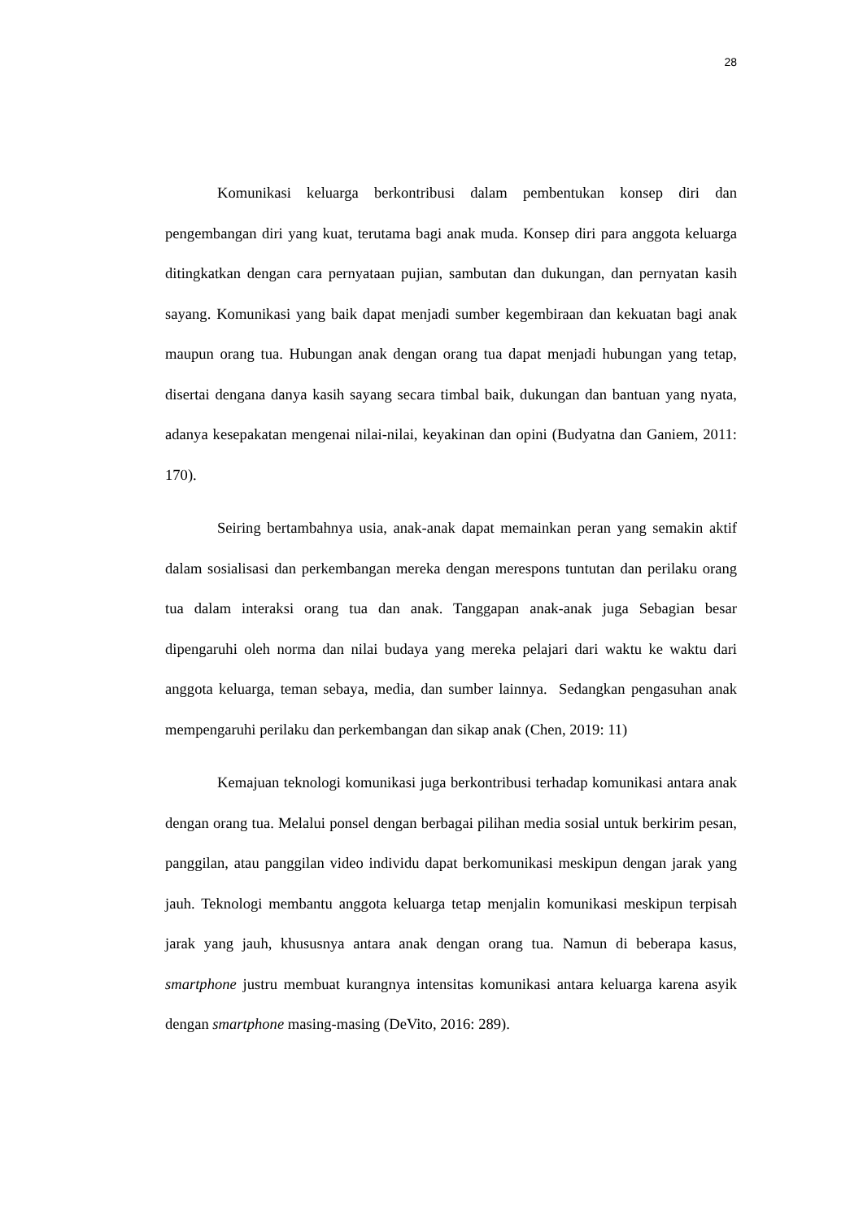28
Komunikasi keluarga berkontribusi dalam pembentukan konsep diri dan pengembangan diri yang kuat, terutama bagi anak muda. Konsep diri para anggota keluarga ditingkatkan dengan cara pernyataan pujian, sambutan dan dukungan, dan pernyatan kasih sayang. Komunikasi yang baik dapat menjadi sumber kegembiraan dan kekuatan bagi anak maupun orang tua. Hubungan anak dengan orang tua dapat menjadi hubungan yang tetap, disertai dengana danya kasih sayang secara timbal baik, dukungan dan bantuan yang nyata, adanya kesepakatan mengenai nilai-nilai, keyakinan dan opini (Budyatna dan Ganiem, 2011: 170).
Seiring bertambahnya usia, anak-anak dapat memainkan peran yang semakin aktif dalam sosialisasi dan perkembangan mereka dengan merespons tuntutan dan perilaku orang tua dalam interaksi orang tua dan anak. Tanggapan anak-anak juga Sebagian besar dipengaruhi oleh norma dan nilai budaya yang mereka pelajari dari waktu ke waktu dari anggota keluarga, teman sebaya, media, dan sumber lainnya. Sedangkan pengasuhan anak mempengaruhi perilaku dan perkembangan dan sikap anak (Chen, 2019: 11)
Kemajuan teknologi komunikasi juga berkontribusi terhadap komunikasi antara anak dengan orang tua. Melalui ponsel dengan berbagai pilihan media sosial untuk berkirim pesan, panggilan, atau panggilan video individu dapat berkomunikasi meskipun dengan jarak yang jauh. Teknologi membantu anggota keluarga tetap menjalin komunikasi meskipun terpisah jarak yang jauh, khususnya antara anak dengan orang tua. Namun di beberapa kasus, smartphone justru membuat kurangnya intensitas komunikasi antara keluarga karena asyik dengan smartphone masing-masing (DeVito, 2016: 289).